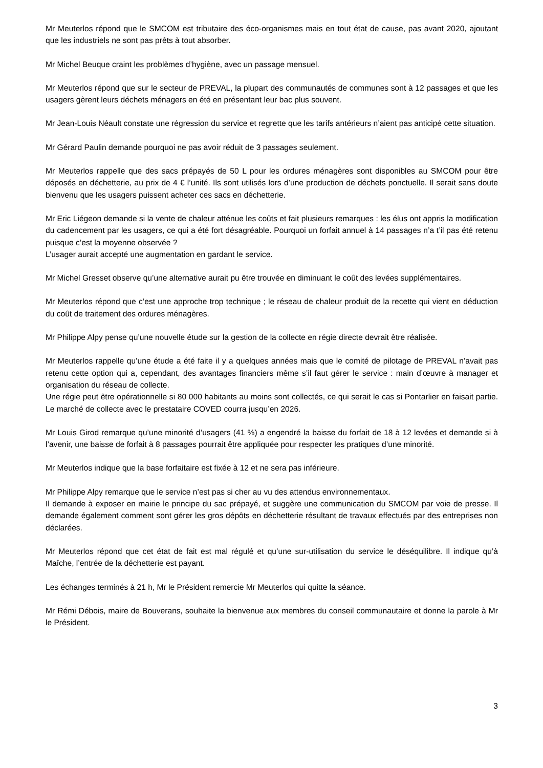Mr Meuterlos répond que le SMCOM est tributaire des éco-organismes mais en tout état de cause, pas avant 2020, ajoutant que les industriels ne sont pas prêts à tout absorber.
Mr Michel Beuque craint les problèmes d’hygiène, avec un passage mensuel.
Mr Meuterlos répond que sur le secteur de PREVAL, la plupart des communautés de communes sont à 12 passages et que les usagers gèrent leurs déchets ménagers en été en présentant leur bac plus souvent.
Mr Jean-Louis Néault constate une régression du service et regrette que les tarifs antérieurs n’aient pas anticipé cette situation.
Mr Gérard Paulin demande pourquoi ne pas avoir réduit de 3 passages seulement.
Mr Meuterlos rappelle que des sacs prépayés de 50 L pour les ordures ménagères sont disponibles au SMCOM pour être déposés en déchetterie, au prix de 4 € l’unité. Ils sont utilisés lors d’une production de déchets ponctuelle. Il serait sans doute bienvenu que les usagers puissent acheter ces sacs en déchetterie.
Mr Eric Liégeon demande si la vente de chaleur atténue les coûts et fait plusieurs remarques : les élus ont appris la modification du cadencement par les usagers, ce qui a été fort désagréable. Pourquoi un forfait annuel à 14 passages n’a t’il pas été retenu puisque c’est la moyenne observée ?
L’usager aurait accepté une augmentation en gardant le service.
Mr Michel Gresset observe qu’une alternative aurait pu être trouvée en diminuant le coût des levées supplémentaires.
Mr Meuterlos répond que c’est une approche trop technique ; le réseau de chaleur produit de la recette qui vient en déduction du coût de traitement des ordures ménagères.
Mr Philippe Alpy pense qu’une nouvelle étude sur la gestion de la collecte en régie directe devrait être réalisée.
Mr Meuterlos rappelle qu’une étude a été faite il y a quelques années mais que le comité de pilotage de PREVAL n’avait pas retenu cette option qui a, cependant, des avantages financiers même s’il faut gérer le service : main d’œuvre à manager et organisation du réseau de collecte.
Une régie peut être opérationnelle si 80 000 habitants au moins sont collectés, ce qui serait le cas si Pontarlier en faisait partie. Le marché de collecte avec le prestataire COVED courra jusqu’en 2026.
Mr Louis Girod remarque qu’une minorité d’usagers (41 %) a engendré la baisse du forfait de 18 à 12 levées et demande si à l’avenir, une baisse de forfait à 8 passages pourrait être appliquée pour respecter les pratiques d’une minorité.
Mr Meuterlos indique que la base forfaitaire est fixée à 12 et ne sera pas inférieure.
Mr Philippe Alpy remarque que le service n’est pas si cher au vu des attendus environnementaux.
Il demande à exposer en mairie le principe du sac prépayé, et suggère une communication du SMCOM par voie de presse. Il demande également comment sont gérer les gros dépôts en déchetterie résultant de travaux effectués par des entreprises non déclarées.
Mr Meuterlos répond que cet état de fait est mal régulé et qu’une sur-utilisation du service le déséquilibre. Il indique qu’à Maîche, l’entrée de la déchetterie est payant.
Les échanges terminés à 21 h, Mr le Président remercie Mr Meuterlos qui quitte la séance.
Mr Rémi Débois, maire de Bouverans, souhaite la bienvenue aux membres du conseil communautaire et donne la parole à Mr le Président.
3